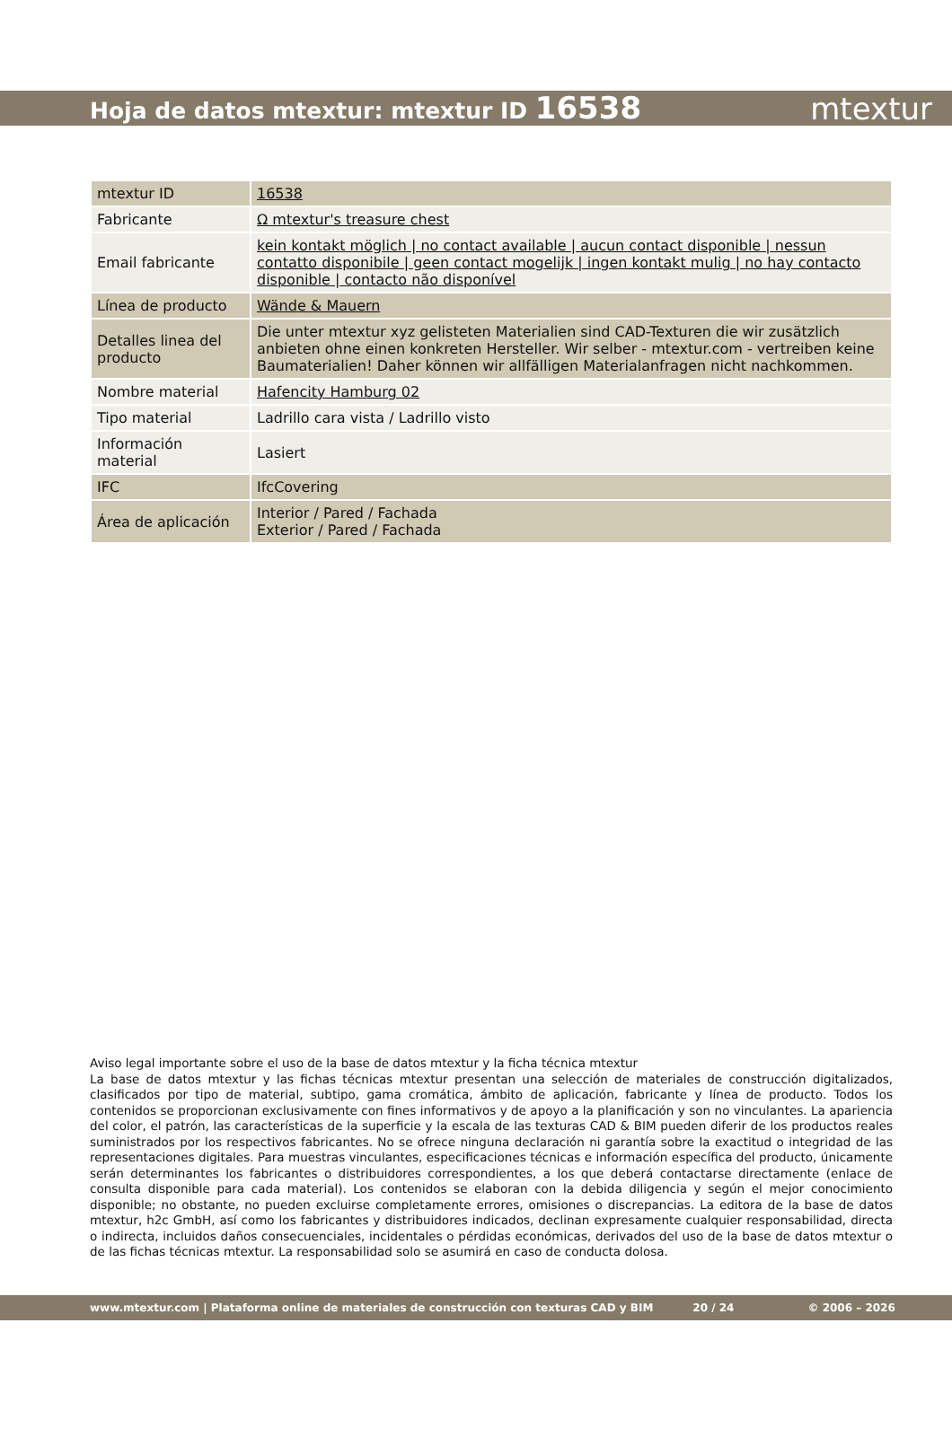Hoja de datos mtextur: mtextur ID 16538
mtextur
| mtextur ID | 16538 |
| Fabricante | Ω mtextur's treasure chest |
| Email fabricante | kein kontakt möglich / no contact available / aucun contact disponible / nessun contatto disponibile / geen contact mogelijk / ingen kontakt mulig / no hay contacto disponible / contacto não disponível |
| Línea de producto | Wände & Mauern |
| Detalles linea del producto | Die unter mtextur xyz gelisteten Materialien sind CAD-Texturen die wir zusätzlich anbieten ohne einen konkreten Hersteller. Wir selber - mtextur.com - vertreiben keine Baumaterialien! Daher können wir allfälligen Materialanfragen nicht nachkommen. |
| Nombre material | Hafencity Hamburg 02 |
| Tipo material | Ladrillo cara vista / Ladrillo visto |
| Información material | Lasiert |
| IFC | IfcCovering |
| Área de aplicación | Interior / Pared / Fachada Exterior / Pared / Fachada |
Aviso legal importante sobre el uso de la base de datos mtextur y la ficha técnica mtextur
La base de datos mtextur y las fichas técnicas mtextur presentan una selección de materiales de construcción digitalizados, clasificados por tipo de material, subtipo, gama cromática, ámbito de aplicación, fabricante y línea de producto. Todos los contenidos se proporcionan exclusivamente con fines informativos y de apoyo a la planificación y son no vinculantes. La apariencia del color, el patrón, las características de la superficie y la escala de las texturas CAD & BIM pueden diferir de los productos reales suministrados por los respectivos fabricantes. No se ofrece ninguna declaración ni garantía sobre la exactitud o integridad de las representaciones digitales. Para muestras vinculantes, especificaciones técnicas e información específica del producto, únicamente serán determinantes los fabricantes o distribuidores correspondientes, a los que deberá contactarse directamente (enlace de consulta disponible para cada material). Los contenidos se elaboran con la debida diligencia y según el mejor conocimiento disponible; no obstante, no pueden excluirse completamente errores, omisiones o discrepancias. La editora de la base de datos mtextur, h2c GmbH, así como los fabricantes y distribuidores indicados, declinan expresamente cualquier responsabilidad, directa o indirecta, incluidos daños consecuenciales, incidentales o pérdidas económicas, derivados del uso de la base de datos mtextur o de las fichas técnicas mtextur. La responsabilidad solo se asumirá en caso de conducta dolosa.
www.mtextur.com | Plataforma online de materiales de construcción con texturas CAD y BIM 20 / 24 © 2006 – 2026